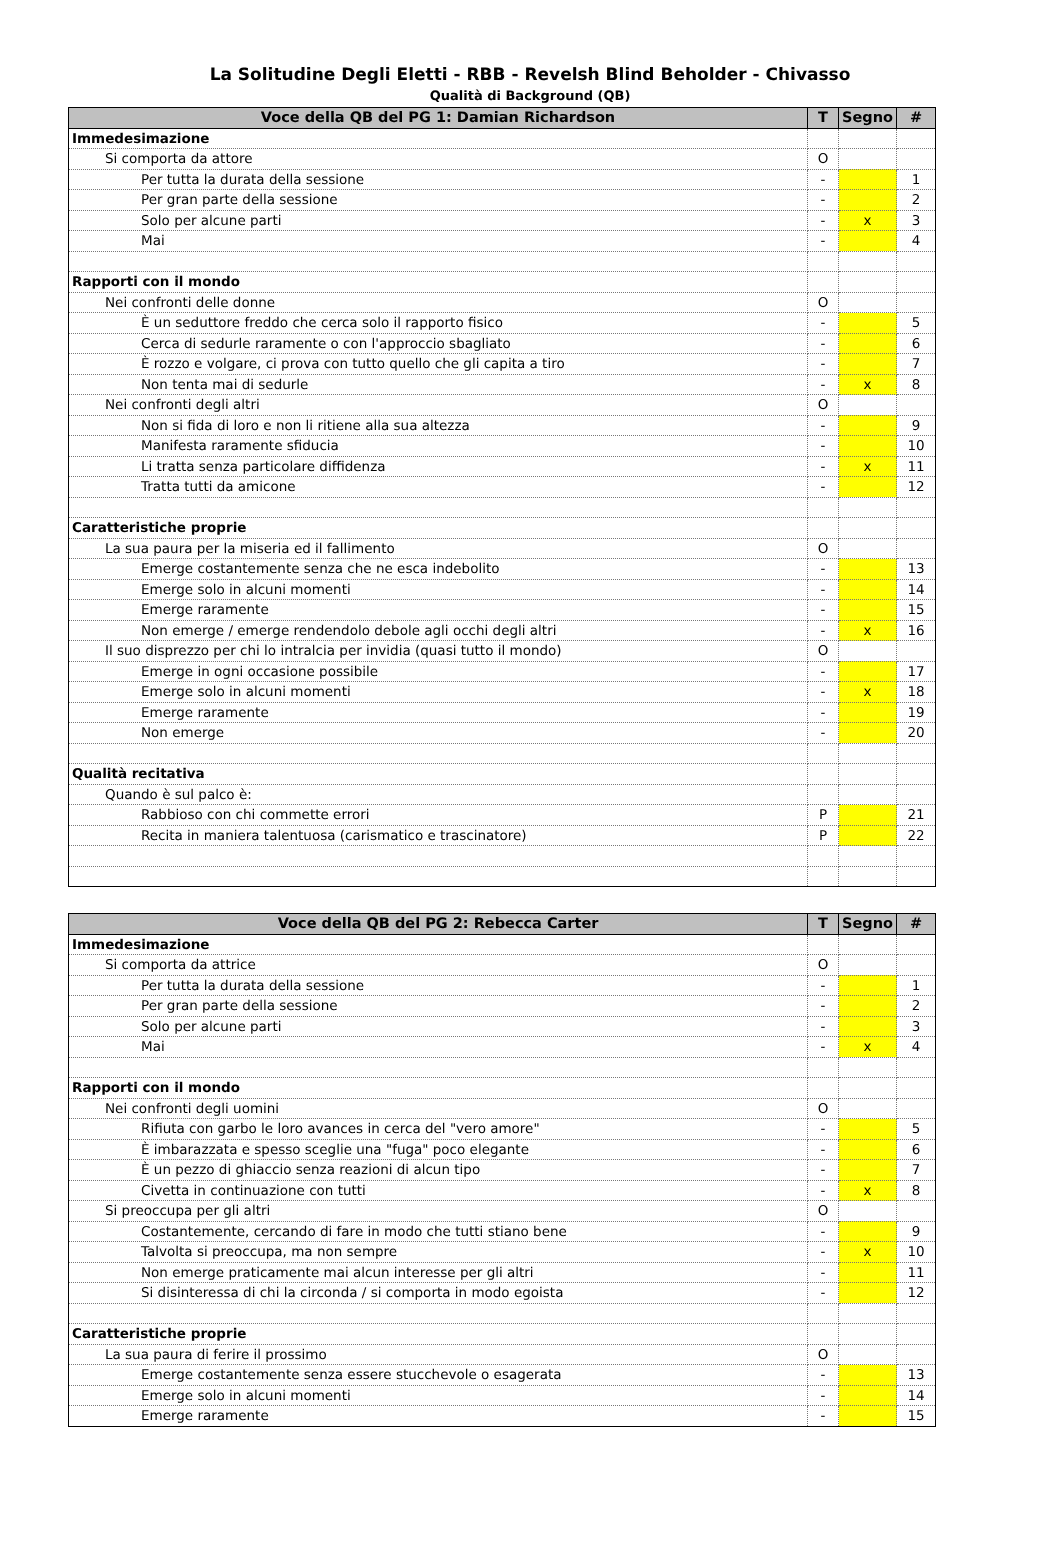La Solitudine Degli Eletti - RBB - Revelsh Blind Beholder - Chivasso
Qualità di Background (QB)
| Voce della QB del PG 1: Damian Richardson | T | Segno | # |
| --- | --- | --- | --- |
| Immedesimazione | | | |
| Si comporta da attore | O | | |
| Per tutta la durata della sessione | - | | 1 |
| Per gran parte della sessione | - | | 2 |
| Solo per alcune parti | - | x | 3 |
| Mai | - | | 4 |
| Rapporti con il mondo | | | |
| Nei confronti delle donne | O | | |
| È un seduttore freddo che cerca solo il rapporto fisico | - | | 5 |
| Cerca di sedurle raramente o con l'approccio sbagliato | - | | 6 |
| È rozzo e volgare, ci prova con tutto quello che gli capita a tiro | - | | 7 |
| Non tenta mai di sedurle | - | x | 8 |
| Nei confronti degli altri | O | | |
| Non si fida di loro e non li ritiene alla sua altezza | - | | 9 |
| Manifesta raramente sfiducia | - | | 10 |
| Li tratta senza particolare diffidenza | - | x | 11 |
| Tratta tutti da amicone | - | | 12 |
| Caratteristiche proprie | | | |
| La sua paura per la miseria ed il fallimento | O | | |
| Emerge costantemente senza che ne esca indebolito | - | | 13 |
| Emerge solo in alcuni momenti | - | | 14 |
| Emerge raramente | - | | 15 |
| Non emerge / emerge rendendolo debole agli occhi degli altri | - | x | 16 |
| Il suo disprezzo per chi lo intralcia per invidia (quasi tutto il mondo) | O | | |
| Emerge in ogni occasione possibile | - | | 17 |
| Emerge solo in alcuni momenti | - | x | 18 |
| Emerge raramente | - | | 19 |
| Non emerge | - | | 20 |
| Qualità recitativa | | | |
| Quando è sul palco è: | | | |
| Rabbioso con chi commette errori | P | | 21 |
| Recita in maniera talentuosa (carismatico e trascinatore) | P | | 22 |
| Voce della QB del PG 2: Rebecca Carter | T | Segno | # |
| --- | --- | --- | --- |
| Immedesimazione | | | |
| Si comporta da attrice | O | | |
| Per tutta la durata della sessione | - | | 1 |
| Per gran parte della sessione | - | | 2 |
| Solo per alcune parti | - | | 3 |
| Mai | - | x | 4 |
| Rapporti con il mondo | | | |
| Nei confronti degli uomini | O | | |
| Rifiuta con garbo le loro avances in cerca del "vero amore" | - | | 5 |
| È imbarazzata e spesso sceglie una "fuga" poco elegante | - | | 6 |
| È un pezzo di ghiaccio senza reazioni di alcun tipo | - | | 7 |
| Civetta in continuazione con tutti | - | x | 8 |
| Si preoccupa per gli altri | O | | |
| Costantemente, cercando di fare in modo che tutti stiano bene | - | | 9 |
| Talvolta si preoccupa, ma non sempre | - | x | 10 |
| Non emerge praticamente mai alcun interesse per gli altri | - | | 11 |
| Si disinteressa di chi la circonda / si comporta in modo egoista | - | | 12 |
| Caratteristiche proprie | | | |
| La sua paura di ferire il prossimo | O | | |
| Emerge costantemente senza essere stucchevole o esagerata | - | | 13 |
| Emerge solo in alcuni momenti | - | | 14 |
| Emerge raramente | - | | 15 |